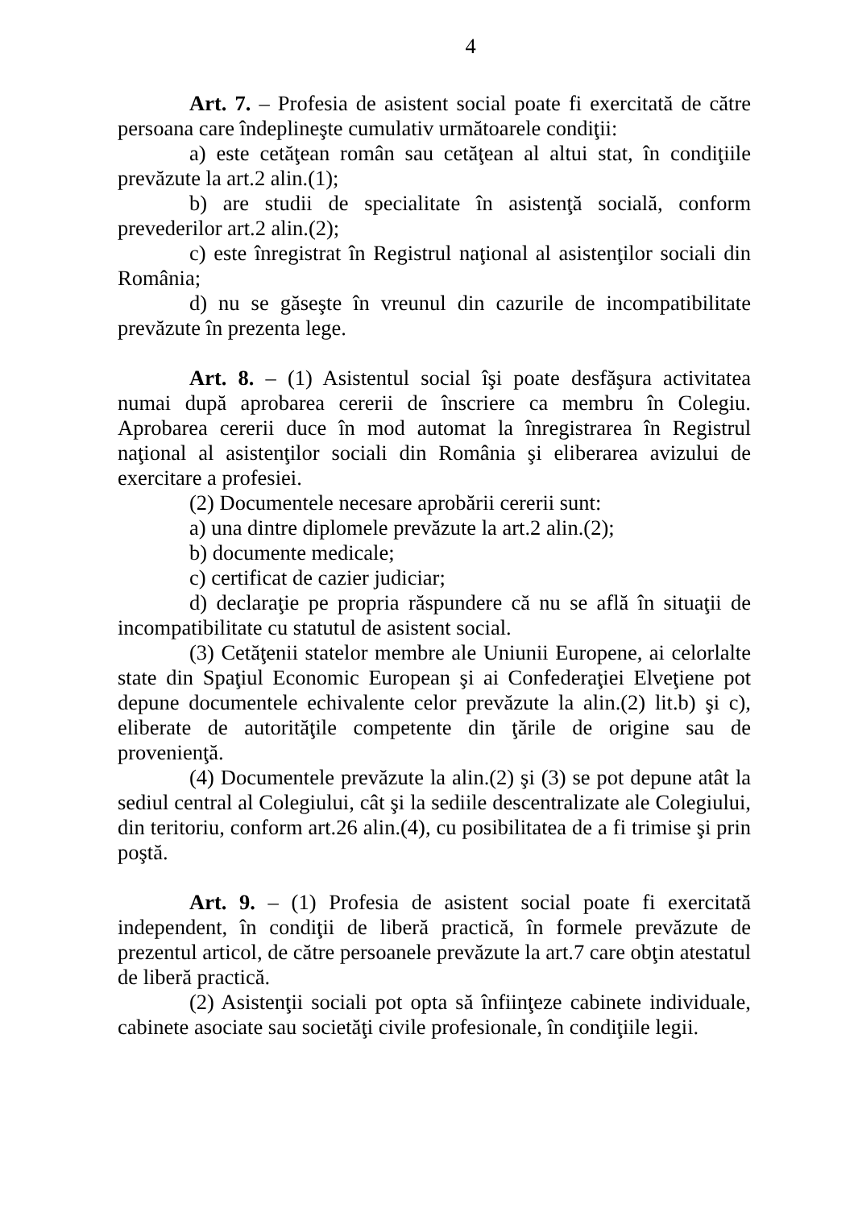4
Art. 7. – Profesia de asistent social poate fi exercitată de către persoana care îndeplineşte cumulativ următoarele condiţii:
a) este cetăţean român sau cetăţean al altui stat, în condiţiile prevăzute la art.2 alin.(1);
b) are studii de specialitate în asistenţă socială, conform prevederilor art.2 alin.(2);
c) este înregistrat în Registrul naţional al asistenţilor sociali din România;
d) nu se găseşte în vreunul din cazurile de incompatibilitate prevăzute în prezenta lege.
Art. 8. – (1) Asistentul social îşi poate desfăşura activitatea numai după aprobarea cererii de înscriere ca membru în Colegiu. Aprobarea cererii duce în mod automat la înregistrarea în Registrul naţional al asistenţilor sociali din România şi eliberarea avizului de exercitare a profesiei.
(2) Documentele necesare aprobării cererii sunt:
a) una dintre diplomele prevăzute la art.2 alin.(2);
b) documente medicale;
c) certificat de cazier judiciar;
d) declaraţie pe propria răspundere că nu se află în situaţii de incompatibilitate cu statutul de asistent social.
(3) Cetăţenii statelor membre ale Uniunii Europene, ai celorlalte state din Spaţiul Economic European şi ai Confederaţiei Elveţiene pot depune documentele echivalente celor prevăzute la alin.(2) lit.b) şi c), eliberate de autorităţile competente din ţările de origine sau de provenienţă.
(4) Documentele prevăzute la alin.(2) şi (3) se pot depune atât la sediul central al Colegiului, cât şi la sediile descentralizate ale Colegiului, din teritoriu, conform art.26 alin.(4), cu posibilitatea de a fi trimise şi prin poştă.
Art. 9. – (1) Profesia de asistent social poate fi exercitată independent, în condiţii de liberă practică, în formele prevăzute de prezentul articol, de către persoanele prevăzute la art.7 care obţin atestatul de liberă practică.
(2) Asistenţii sociali pot opta să înfiinţeze cabinete individuale, cabinete asociate sau societăţi civile profesionale, în condiţiile legii.